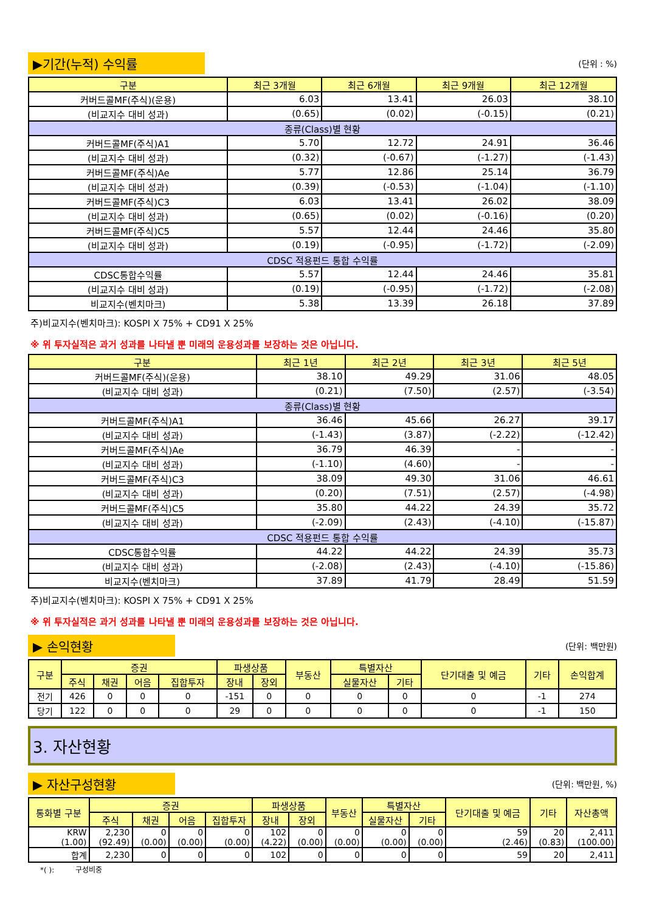▶기간(누적) 수익률
(단위 : %)
| 구분 | 최근 3개월 | 최근 6개월 | 최근 9개월 | 최근 12개월 |
| --- | --- | --- | --- | --- |
| 커버드콜MF(주식)(운용) | 6.03 | 13.41 | 26.03 | 38.10 |
| (비교지수 대비 성과) | (0.65) | (0.02) | (-0.15) | (0.21) |
| 종류(Class)별 현황 | | | | |
| 커버드콜MF(주식)A1 | 5.70 | 12.72 | 24.91 | 36.46 |
| (비교지수 대비 성과) | (0.32) | (-0.67) | (-1.27) | (-1.43) |
| 커버드콜MF(주식)Ae | 5.77 | 12.86 | 25.14 | 36.79 |
| (비교지수 대비 성과) | (0.39) | (-0.53) | (-1.04) | (-1.10) |
| 커버드콜MF(주식)C3 | 6.03 | 13.41 | 26.02 | 38.09 |
| (비교지수 대비 성과) | (0.65) | (0.02) | (-0.16) | (0.20) |
| 커버드콜MF(주식)C5 | 5.57 | 12.44 | 24.46 | 35.80 |
| (비교지수 대비 성과) | (0.19) | (-0.95) | (-1.72) | (-2.09) |
| CDSC 적용펀드 통합 수익률 | | | | |
| CDSC통합수익률 | 5.57 | 12.44 | 24.46 | 35.81 |
| (비교지수 대비 성과) | (0.19) | (-0.95) | (-1.72) | (-2.08) |
| 비교지수(벤치마크) | 5.38 | 13.39 | 26.18 | 37.89 |
주)비교지수(벤치마크): KOSPI X 75% + CD91 X 25%
※ 위 투자실적은 과거 성과를 나타낼 뿐 미래의 운용성과를 보장하는 것은 아닙니다.
| 구분 | 최근 1년 | 최근 2년 | 최근 3년 | 최근 5년 |
| --- | --- | --- | --- | --- |
| 커버드콜MF(주식)(운용) | 38.10 | 49.29 | 31.06 | 48.05 |
| (비교지수 대비 성과) | (0.21) | (7.50) | (2.57) | (-3.54) |
| 종류(Class)별 현황 | | | | |
| 커버드콜MF(주식)A1 | 36.46 | 45.66 | 26.27 | 39.17 |
| (비교지수 대비 성과) | (-1.43) | (3.87) | (-2.22) | (-12.42) |
| 커버드콜MF(주식)Ae | 36.79 | 46.39 | - | - |
| (비교지수 대비 성과) | (-1.10) | (4.60) | - | - |
| 커버드콜MF(주식)C3 | 38.09 | 49.30 | 31.06 | 46.61 |
| (비교지수 대비 성과) | (0.20) | (7.51) | (2.57) | (-4.98) |
| 커버드콜MF(주식)C5 | 35.80 | 44.22 | 24.39 | 35.72 |
| (비교지수 대비 성과) | (-2.09) | (2.43) | (-4.10) | (-15.87) |
| CDSC 적용펀드 통합 수익률 | | | | |
| CDSC통합수익률 | 44.22 | 44.22 | 24.39 | 35.73 |
| (비교지수 대비 성과) | (-2.08) | (2.43) | (-4.10) | (-15.86) |
| 비교지수(벤치마크) | 37.89 | 41.79 | 28.49 | 51.59 |
주)비교지수(벤치마크): KOSPI X 75% + CD91 X 25%
※ 위 투자실적은 과거 성과를 나타낼 뿐 미래의 운용성과를 보장하는 것은 아닙니다.
▶ 손익현황
(단위: 백만원)
| 구분 | 증권 | | | | 파생상품 | | 부동산 | 특별자산 | | 단기대출 및 예금 | 기타 | 손익합계 |
| --- | --- | --- | --- | --- | --- | --- | --- | --- | --- | --- | --- | --- |
| | 주식 | 채권 | 어음 | 집합투자 | 장내 | 장외 | | 실물자산 | 기타 | | | |
| 전기 | 426 | 0 | 0 | 0 | -151 | 0 | 0 | 0 | 0 | 0 | -1 | 274 |
| 당기 | 122 | 0 | 0 | 0 | 29 | 0 | 0 | 0 | 0 | 0 | -1 | 150 |
3. 자산현황
▶ 자산구성현황
(단위: 백만원, %)
| 통화별 구분 | 증권 | | | | 파생상품 | | 부동산 | 특별자산 | | 단기대출 및 예금 | 기타 | 자산총액 |
| --- | --- | --- | --- | --- | --- | --- | --- | --- | --- | --- | --- | --- |
| | 주식 | 채권 | 어음 | 집합투자 | 장내 | 장외 | | 실물자산 | 기타 | | | |
| KRW (1.00) | 2,230 (92.49) | 0 (0.00) | 0 (0.00) | 0 (0.00) | 102 (4.22) | 0 (0.00) | 0 (0.00) | 0 (0.00) | 0 (0.00) | 59 (2.46) | 20 (0.83) | 2,411 (100.00) |
| 합계 | 2,230 | 0 | 0 | 0 | 102 | 0 | 0 | 0 | 0 | 59 | 20 | 2,411 |
*( ): 구성비중